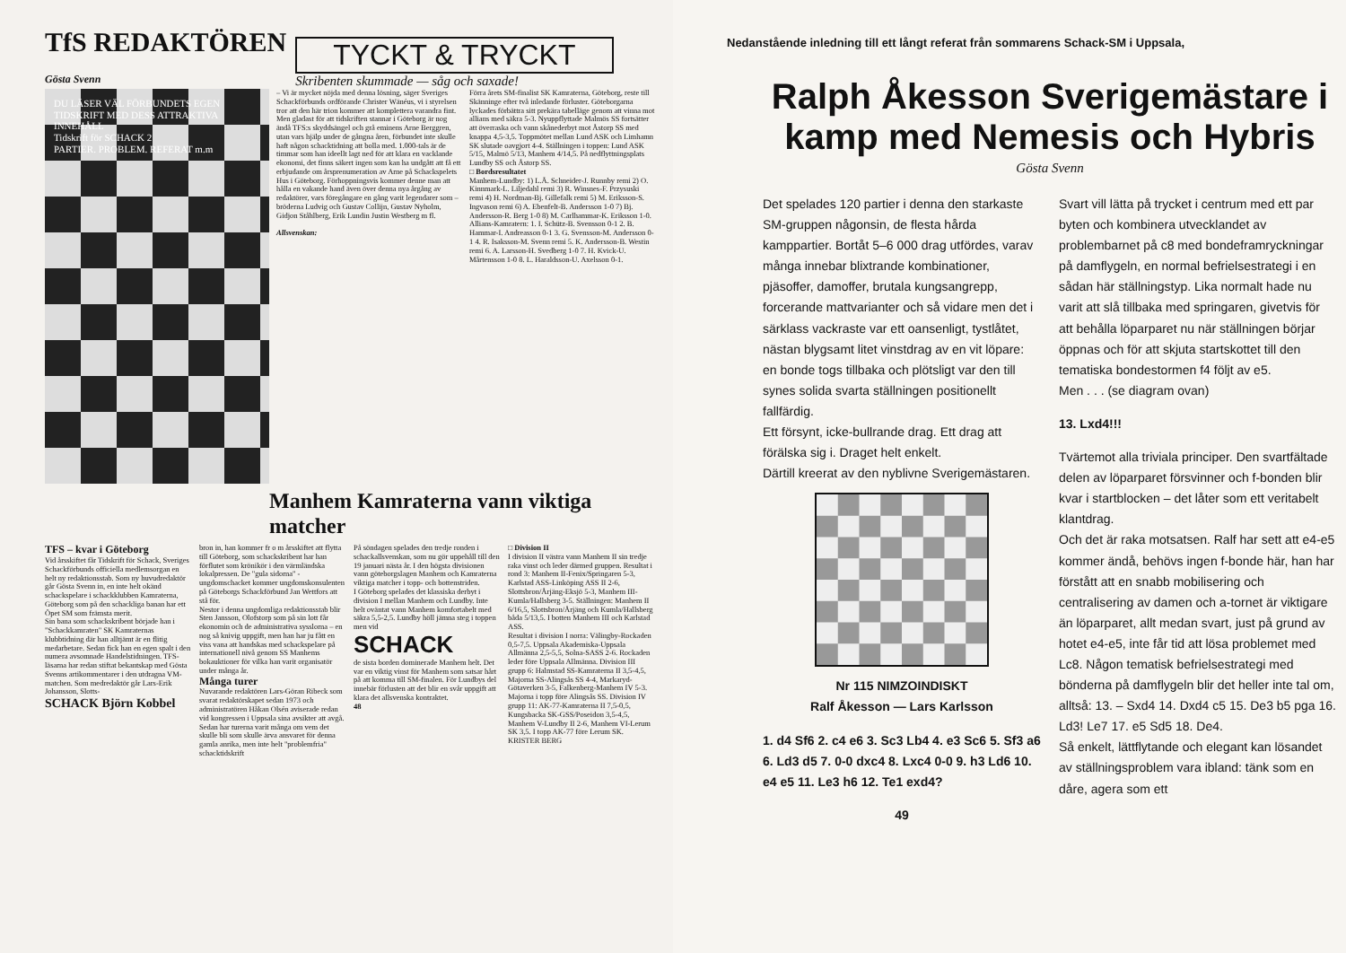TfS REDAKTÖREN
Gösta Svenn
TYCKT & TRYCKT
Skribenten skummade — såg och saxade!
DU LÄSER VÄL FÖRBUNDETS EGEN TIDSKRIFT MED DESS ATTRAKTIVA INNEHÅLL
Tidskrift för SCHACK 2
PARTIER. PROBLEM. REFERAT m.m
– Vi är mycket nöjda med denna lösning, säger Sveriges Schackförbunds ordförande Christer Wänéus, vi i styrelsen tror att den här trion kommer att komplettera varandra fint.
Men gladast för att tidskriften stannar i Göteborg är nog ändå TFS:s skyddsängel och grå eminens Arne Berggren, utan vars hjälp under de gångna åren, förbundet inte skulle haft någon schacktidning att bolla med. 1.000-tals är de timmar som han ideellt lagt ned för att klara en vacklande ekonomi, det finns säkert ingen som kan ha undgått att få ett erbjudande om årsprenumeration av Arne på Schackspelets Hus i Göteborg. Förhoppningsvis kommer denne man att hålla en vakande hand även över denna nya årgång av redaktörer, vars föregångare en gång varit legendarer som – bröderna Ludvig och Gustav Collijn, Gustav Nyholm, Gidjon Ståhlberg, Erik Lundin Justin Westberg m fl.
Allsvenskan:
Förra årets SM-finalist SK Kamraterna, Göteborg, reste till Skänninge efter två inledande förluster. Göteborgarna lyckades förbättra sitt prekära tabelläge genom att vinna mot allians med säkra 5-3. Nyuppflyttade Malmös SS fortsätter att överraska och vann skånederbyt mot Åstorp SS med knappa 4,5-3,5. Toppmötet mellan Lund ASK och Limhamn SK slutade oavgjort 4-4. Ställningen i toppen: Lund ASK 5/15, Malmö 5/13, Manhem 4/14,5. På nedflyttningsplats Lundby SS och Åstorp SS.
□ Bordsresultatet
Manhem-Lundby: 1) L.Å. Schneider-J. Runnby remi 2) O. Kinnmark-L. Liljedahl remi 3) R. Winsnes-F. Przysuski remi 4) H. Nordman-Bj. Gillefalk remi 5) M. Eriksson-S. Ingvason remi 6) A. Ebenfelt-B. Andersson 1-0 7) Bj. Andersson-R. Berg 1-0 8) M. Carlhammar-K. Eriksson 1-0.
Allians-Kamratern: 1. I. Schütz-B. Svensson 0-1 2. B. Hammar-I. Andreasson 0-1 3. G. Svensson-M. Andersson 0-1 4. R. Isaksson-M. Svenn remi 5. K. Andersson-B. Westin remi 6. A. Larsson-H. Svedberg 1-0 7. H. Kvick-U. Mårtensson 1-0 8. L. Haraldsson-U. Axelsson 0-1.
Manhem Kamraterna vann viktiga matcher
TFS – kvar i Göteborg
Vid årsskiftet får Tidskrift för Schack, Sveriges Schackförbunds officiella medlemsorgan en helt ny redaktionsstab. Som ny huvudredaktör går Gösta Svenn in, en inte helt okänd schackspelare i schackklubben Kamraterna, Göteborg som på den schackliga banan har ett Öpet SM som främsta merit.
Sin bana som schackskribent började han i "Schackkamraten" SK Kamraternas klubbtidning där han alltjämt är en flitig medarbetare. Sedan fick han en egen spalt i den numera avsomnade Handelstidningen. TFS-läsarna har redan stiftat bekantskap med Gösta Svenns artikommentarer i den utdragna VM-matchen. Som medredaktör går Lars-Erik Johansson, Slotts-
SCHACK Björn Kobbel
bron in, han kommer fr o m årsskiftet att flytta till Göteborg, som schackskribent har han förflutet som krönikör i den värmländska lokalpressen. De "gula sidorna" - ungdomschacket kommer ungdomskonsulenten på Göteborgs Schackförbund Jan Wettfors att stå för.
Nestor i denna ungdomliga redaktionsstab blir Sten Jansson, Olofstorp som på sin lott får ekonomin och de administrativa sysslorna – en nog så knivig uppgift, men han har ju fått en viss vana att handskas med schackspelare på internationell nivå genom SS Manhems bokauktioner för vilka han varit organisatör under många år.
Många turer
Nuvarande redaktören Lars-Göran Ribeck som svarat redaktörskapet sedan 1973 och administratören Håkan Olsén aviserade redan vid kongressen i Uppsala sina avsikter att avgå. Sedan har turerna varit många om vem det skulle bli som skulle ärva ansvaret för denna gamla anrika, men inte helt "problemfria" schacktidskrift
På söndagen spelades den tredje ronden i schackallsvenskan, som nu gör uppehåll till den 19 januari nästa år. I den högsta divisionen vann göteborgslagen Manhem och Kamraterna viktiga matcher i topp- och bottenstriden.
I Göteborg spelades det klassiska derbyt i division I mellan Manhem och Lundby. Inte helt oväntat vann Manhem komfortabelt med säkra 5,5-2,5. Lundby höll jämna steg i toppen men vid
SCHACK
de sista borden dominerade Manhem helt. Det var en viktig vinst för Manhem som satsar hårt på att komma till SM-finalen. För Lundbys del innebär förlusten att det blir en svår uppgift att klara det allsvenska kontraktet.
48
□ Division II
I division II västra vann Manhem II sin tredje raka vinst och leder därmed gruppen. Resultat i rond 3: Manhem II-Fenix/Springaren 5-3, Karlstad ASS-Linköping ASS II 2-6, Slottsbron/Årjäng-Eksjö 5-3, Manhem III-Kumla/Hallsberg 3-5. Ställningen: Manhem II 6/16,5, Slottsbron/Årjäng och Kumla/Hallsberg båda 5/13,5. I botten Manhem III och Karlstad ASS.
Resultat i division I norra: Välingby-Rockaden 0,5-7,5. Uppsala Akademiska-Uppsala Allmänna 2,5-5,5, Solna-SASS 2-6. Rockaden leder före Uppsala Allmänna. Division III grupp 6: Halmstad SS-Kamraterna II 3,5-4,5, Majorna SS-Alingsås SS 4-4, Markaryd-Götaverken 3-5, Falkenberg-Manhem IV 5-3. Majorna i topp före Alingsås SS. Division IV grupp 11: AK-77-Kamraterna II 7,5-0,5, Kungsbacka SK-GSS/Poseidon 3,5-4,5, Manhem V-Lundby II 2-6, Manhem VI-Lerum SK 3,5. I topp AK-77 före Lerum SK.
KRISTER BERG
Nedanstående inledning till ett långt referat från sommarens Schack-SM i Uppsala,
Ralph Åkesson Sverigemästare i kamp med Nemesis och Hybris
Gösta Svenn
Det spelades 120 partier i denna den starkaste SM-gruppen någonsin, de flesta hårda kamppartier. Bortåt 5–6 000 drag utfördes, varav många innebar blixtrande kombinationer, pjäsoffer, damoffer, brutala kungsangrepp, forcerande mattvarianter och så vidare men det i särklass vackraste var ett oansenligt, tystlåtet, nästan blygsamt litet vinstdrag av en vit löpare: en bonde togs tillbaka och plötsligt var den till synes solida svarta ställningen positionellt fallfärdig.
Ett försynt, icke-bullrande drag. Ett drag att förälska sig i. Draget helt enkelt.
Därtill kreerat av den nyblivne Sverigemästaren.
Nr 115 NIMZOINDISKT
Ralf Åkesson — Lars Karlsson
1. d4 Sf6 2. c4 e6 3. Sc3 Lb4 4. e3 Sc6 5. Sf3 a6 6. Ld3 d5 7. 0-0 dxc4 8. Lxc4 0-0 9. h3 Ld6 10. e4 e5 11. Le3 h6 12. Te1 exd4?
49
Svart vill lätta på trycket i centrum med ett par byten och kombinera utvecklandet av problembarnet på c8 med bondeframryckningar på damflygeln, en normal befrielsestrategi i en sådan här ställningstyp. Lika normalt hade nu varit att slå tillbaka med springaren, givetvis för att behålla löparparet nu när ställningen börjar öppnas och för att skjuta startskottet till den tematiska bondestormen f4 följt av e5.
Men . . . (se diagram ovan)
13. Lxd4!!!
Tvärtemot alla triviala principer. Den svartfältade delen av löparparet försvinner och f-bonden blir kvar i startblocken – det låter som ett veritabelt klantdrag.
Och det är raka motsatsen. Ralf har sett att e4-e5 kommer ändå, behövs ingen f-bonde här, han har förstått att en snabb mobilisering och centralisering av damen och a-tornet är viktigare än löparparet, allt medan svart, just på grund av hotet e4-e5, inte får tid att lösa problemet med Lc8. Någon tematisk befrielsestrategi med bönderna på damflygeln blir det heller inte tal om, alltså: 13. – Sxd4 14. Dxd4 c5 15. De3 b5 pga 16. Ld3! Le7 17. e5 Sd5 18. De4.
Så enkelt, lättflytande och elegant kan lösandet av ställningsproblem vara ibland: tänk som en dåre, agera som ett